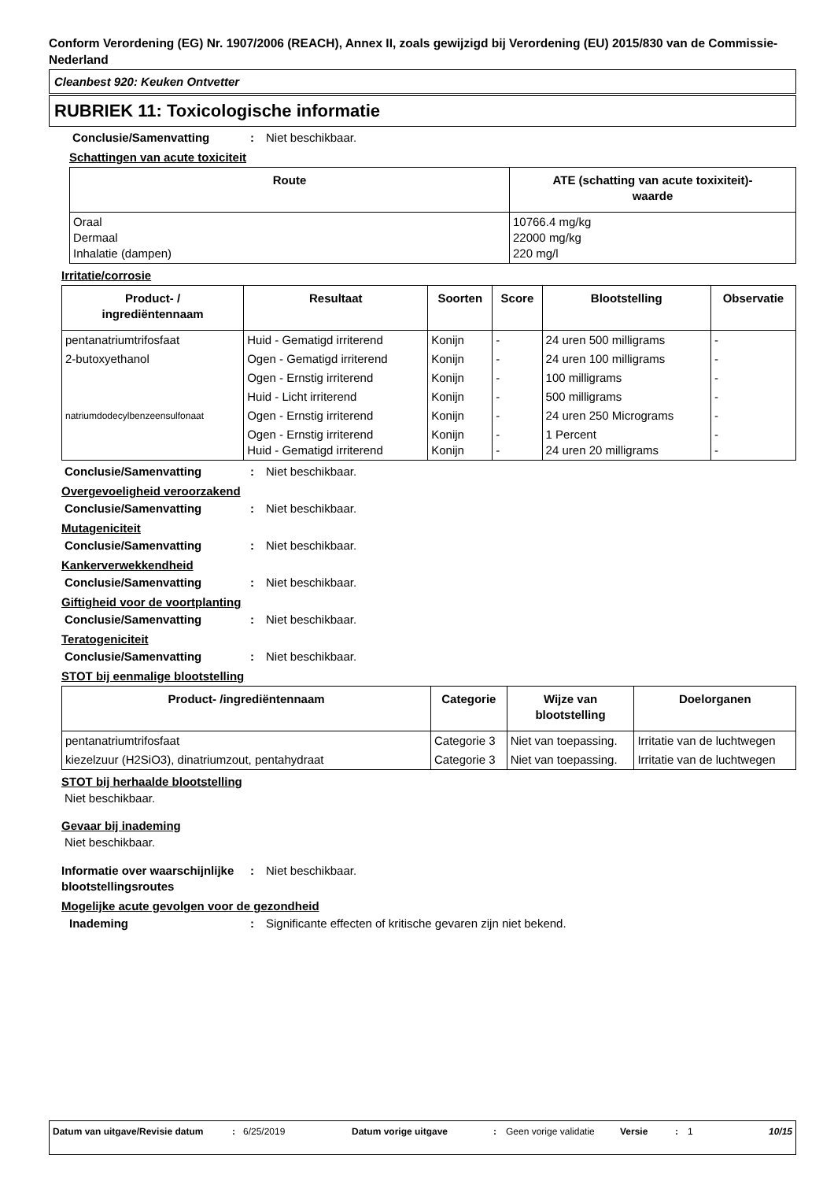Conform Verordening (EG) Nr. 1907/2006 (REACH), Annex II, zoals gewijzigd bij Verordening (EU) 2015/830 van de Commissie- Nederland
Cleanbest 920: Keuken Ontvetter
RUBRIEK 11: Toxicologische informatie
Conclusie/Samenvatting: Niet beschikbaar.
Schattingen van acute toxiciteit
| Route | ATE (schatting van acute toxixiteit)- waarde |
| --- | --- |
| Oraal Dermaal Inhalatie (dampen) | 10766.4 mg/kg 22000 mg/kg 220 mg/l |
Irritatie/corrosie
| Product- / ingrediëntennaam | Resultaat | Soorten | Score | Blootstelling | Observatie |
| --- | --- | --- | --- | --- | --- |
| pentanatriumtrifosfaat | Huid - Gematigd irriterend | Konijn | - | 24 uren 500 milligrams | - |
| 2-butoxyethanol | Ogen - Gematigd irriterend | Konijn | - | 24 uren 100 milligrams | - |
| | Ogen - Ernstig irriterend | Konijn | - | 100 milligrams | - |
| | Huid - Licht irriterend | Konijn | - | 500 milligrams | - |
| natriumdodecylbenzeensulfonaat | Ogen - Ernstig irriterend | Konijn | - | 24 uren 250 Micrograms | - |
| | Ogen - Ernstig irriterend Huid - Gematigd irriterend | Konijn Konijn | - - | 1 Percent 24 uren 20 milligrams | - - |
Conclusie/Samenvatting: Niet beschikbaar.
Overgevoeligheid veroorzakend
Conclusie/Samenvatting: Niet beschikbaar.
Mutageniciteit
Conclusie/Samenvatting: Niet beschikbaar.
Kankerverwekkendheid
Conclusie/Samenvatting: Niet beschikbaar.
Giftigheid voor de voortplanting
Conclusie/Samenvatting: Niet beschikbaar.
Teratogeniciteit
Conclusie/Samenvatting: Niet beschikbaar.
STOT bij eenmalige blootstelling
| Product- /ingrediëntennaam | Categorie | Wijze van blootstelling | Doelorganen |
| --- | --- | --- | --- |
| pentanatriumtrifosfaat | Categorie 3 | Niet van toepassing. | Irritatie van de luchtwegen |
| kiezelzuur (H2SiO3), dinatriumzout, pentahydraat | Categorie 3 | Niet van toepassing. | Irritatie van de luchtwegen |
STOT bij herhaalde blootstelling
Niet beschikbaar.
Gevaar bij inademing
Niet beschikbaar.
Informatie over waarschijnlijke blootstellingsroutes: Niet beschikbaar.
Mogelijke acute gevolgen voor de gezondheid
Inademing: Significante effecten of kritische gevaren zijn niet bekend.
Datum van uitgave/Revisie datum: 6/25/2019 Datum vorige uitgave: Geen vorige validatie Versie: 1 10/15